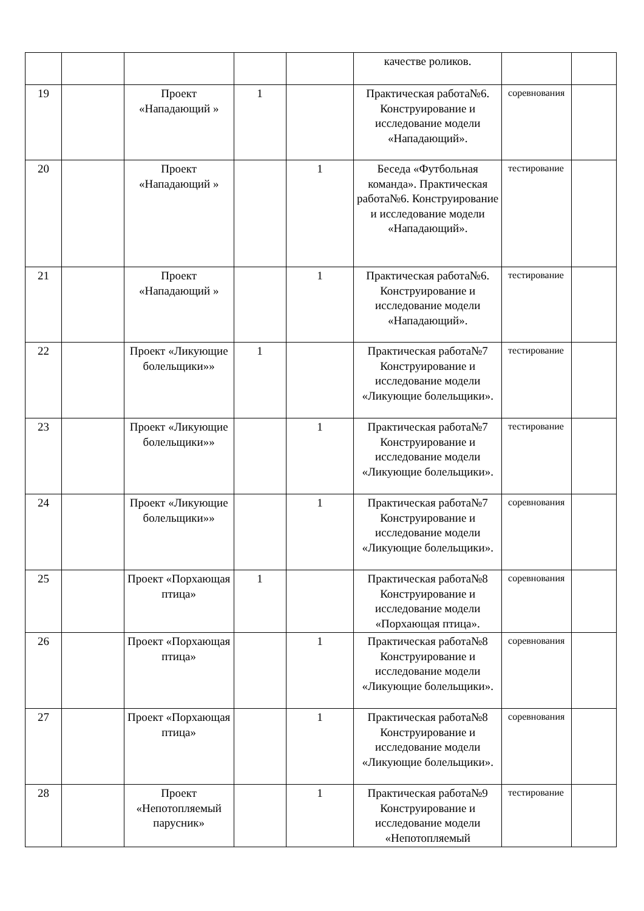| | | | | | качестве роликов. | | |
| 19 | | Проект «Нападающий » | 1 | | Практическая работа№6. Конструирование и исследование модели «Нападающий». | соревнования | |
| 20 | | Проект «Нападающий » | | 1 | Беседа «Футбольная команда». Практическая работа№6. Конструирование и исследование модели «Нападающий». | тестирование | |
| 21 | | Проект «Нападающий » | | 1 | Практическая работа№6. Конструирование и исследование модели «Нападающий». | тестирование | |
| 22 | | Проект «Ликующие болельщики»» | 1 | | Практическая работа№7 Конструирование и исследование модели «Ликующие болельщики». | тестирование | |
| 23 | | Проект «Ликующие болельщики»» | | 1 | Практическая работа№7 Конструирование и исследование модели «Ликующие болельщики». | тестирование | |
| 24 | | Проект «Ликующие болельщики»» | | 1 | Практическая работа№7 Конструирование и исследование модели «Ликующие болельщики». | соревнования | |
| 25 | | Проект «Порхающая птица» | 1 | | Практическая работа№8 Конструирование и исследование модели «Порхающая птица». | соревнования | |
| 26 | | Проект «Порхающая птица» | | 1 | Практическая работа№8 Конструирование и исследование модели «Ликующие болельщики». | соревнования | |
| 27 | | Проект «Порхающая птица» | | 1 | Практическая работа№8 Конструирование и исследование модели «Ликующие болельщики». | соревнования | |
| 28 | | Проект «Непотопляемый парусник» | | 1 | Практическая работа№9 Конструирование и исследование модели «Непотопляемый | тестирование | |